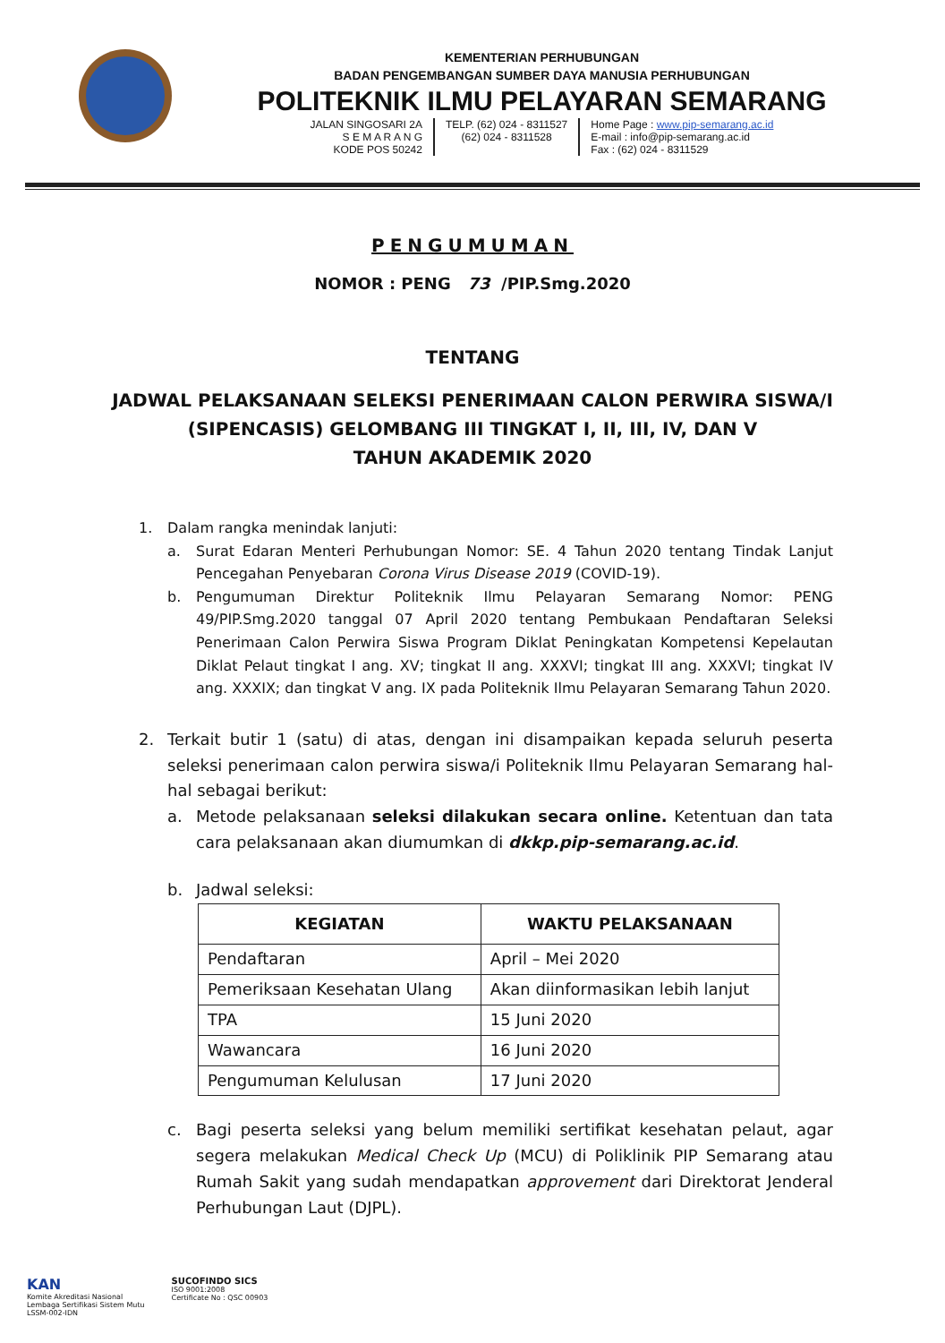KEMENTERIAN PERHUBUNGAN
BADAN PENGEMBANGAN SUMBER DAYA MANUSIA PERHUBUNGAN
POLITEKNIK ILMU PELAYARAN SEMARANG
JALAN SINGOSARI 2A
S E M A R A N G
KODE POS 50242
TELP. (62) 024 - 8311527
(62) 024 - 8311528
Home Page : www.pip-semarang.ac.id
E-mail : info@pip-semarang.ac.id
Fax : (62) 024 - 8311529
PENGUMUMAN
NOMOR : PENG 73 /PIP.Smg.2020
TENTANG
JADWAL PELAKSANAAN SELEKSI PENERIMAAN CALON PERWIRA SISWA/I
(SIPENCASIS) GELOMBANG III TINGKAT I, II, III, IV, DAN V
TAHUN AKADEMIK 2020
1. Dalam rangka menindak lanjuti:
a. Surat Edaran Menteri Perhubungan Nomor: SE. 4 Tahun 2020 tentang Tindak Lanjut Pencegahan Penyebaran Corona Virus Disease 2019 (COVID-19).
b. Pengumuman Direktur Politeknik Ilmu Pelayaran Semarang Nomor: PENG 49/PIP.Smg.2020 tanggal 07 April 2020 tentang Pembukaan Pendaftaran Seleksi Penerimaan Calon Perwira Siswa Program Diklat Peningkatan Kompetensi Kepelautan Diklat Pelaut tingkat I ang. XV; tingkat II ang. XXXVI; tingkat III ang. XXXVI; tingkat IV ang. XXXIX; dan tingkat V ang. IX pada Politeknik Ilmu Pelayaran Semarang Tahun 2020.
2. Terkait butir 1 (satu) di atas, dengan ini disampaikan kepada seluruh peserta seleksi penerimaan calon perwira siswa/i Politeknik Ilmu Pelayaran Semarang hal-hal sebagai berikut:
a. Metode pelaksanaan seleksi dilakukan secara online. Ketentuan dan tata cara pelaksanaan akan diumumkan di dkkp.pip-semarang.ac.id.
b. Jadwal seleksi:
| KEGIATAN | WAKTU PELAKSANAAN |
| --- | --- |
| Pendaftaran | April – Mei 2020 |
| Pemeriksaan Kesehatan Ulang | Akan diinformasikan lebih lanjut |
| TPA | 15 Juni 2020 |
| Wawancara | 16 Juni 2020 |
| Pengumuman Kelulusan | 17 Juni 2020 |
c. Bagi peserta seleksi yang belum memiliki sertifikat kesehatan pelaut, agar segera melakukan Medical Check Up (MCU) di Poliklinik PIP Semarang atau Rumah Sakit yang sudah mendapatkan approvement dari Direktorat Jenderal Perhubungan Laut (DJPL).
KAN
Komite Akreditasi Nasional
Lembaga Sertifikasi Sistem Mutu
LSSM-002-IDN
SUCOFINDO SICS
ISO 9001:2008
Certificate No : QSC 00903